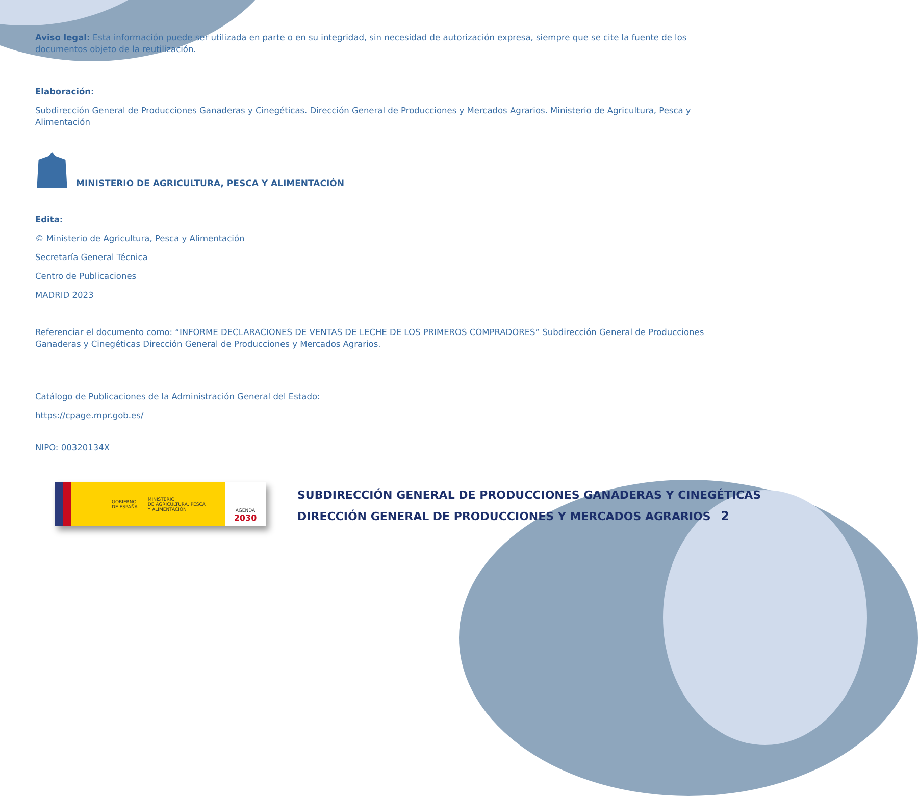Aviso legal: Esta información puede ser utilizada en parte o en su integridad, sin necesidad de autorización expresa, siempre que se cite la fuente de los documentos objeto de la reutilización.
Elaboración:
Subdirección General de Producciones Ganaderas y Cinegéticas. Dirección General de Producciones y Mercados Agrarios. Ministerio de Agricultura, Pesca y Alimentación
MINISTERIO DE AGRICULTURA, PESCA Y ALIMENTACIÓN
Edita:
© Ministerio de Agricultura, Pesca y Alimentación
Secretaría General Técnica
Centro de Publicaciones
MADRID 2023
Referenciar el documento como: “INFORME DECLARACIONES DE VENTAS DE LECHE DE LOS PRIMEROS COMPRADORES” Subdirección General de Producciones Ganaderas y Cinegéticas Dirección General de Producciones y Mercados Agrarios.
Catálogo de Publicaciones de la Administración General del Estado:
https://cpage.mpr.gob.es/
NIPO: 00320134X
GOBIERNO
DE ESPAÑA MINISTERIO
DE AGRICULTURA, PESCA
Y ALIMENTACIÓN
AGENDA
2030
SUBDIRECCIÓN GENERAL DE PRODUCCIONES GANADERAS Y CINEGÉTICAS
DIRECCIÓN GENERAL DE PRODUCCIONES Y MERCADOS AGRARIOS
2